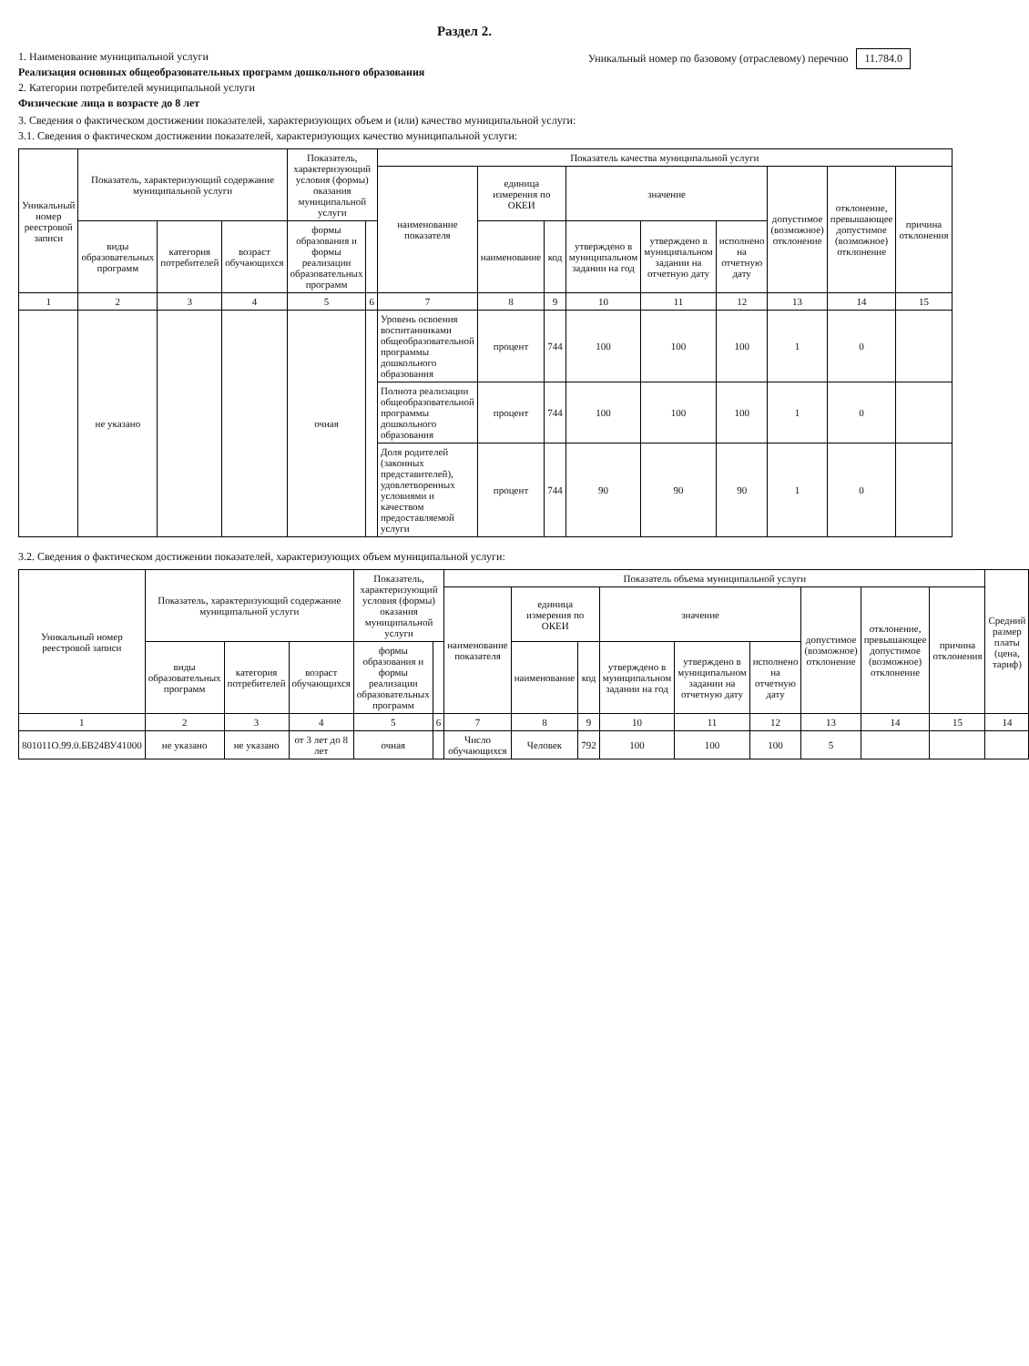Раздел 2.
1. Наименование муниципальной услуги
Реализация основных общеобразовательных программ дошкольного образования
2. Категории потребителей муниципальной услуги
Физические лица в возрасте до 8 лет
Уникальный номер по базовому (отраслевому) перечню 11.784.0
3. Сведения о фактическом достижении показателей, характеризующих объем и (или) качество муниципальной услуги:
3.1. Сведения о фактическом достижении показателей, характеризующих качество муниципальной услуги:
| Уникальный номер реестровой записи | Показатель, характеризующий содержание муниципальной услуги | | | Показатель, характеризующий условия (формы) оказания муниципальной услуги | | Показатель качества муниципальной услуги | | | | | | | | |
| --- | --- | --- | --- | --- | --- | --- | --- | --- | --- | --- | --- | --- | --- | --- |
| | | | | | | наименование показателя | единица измерения по ОКЕИ | | значение | | | допустимое (возможное) отклонение | отклонение, превышающее допустимое (возможное) отклонение | причина отклонения |
| | виды образовательных программ | категория потребителей | возраст обучающихся | формы образования и формы реализации образовательных программ | | | наименование | код | утверждено в муниципальном задании на год | утверждено в муниципальном задании на отчетную дату | исполнено на отчетную дату | | | |
| 1 | 2 | 3 | 4 | 5 | 6 | 7 | 8 | 9 | 10 | 11 | 12 | 13 | 14 | 15 |
| | не указано | | | очная | | Уровень освоения воспитанниками общеобразовательной программы дошкольного образования | процент | 744 | 100 | 100 | 100 | 1 | 0 | |
| | | | | | | Полнота реализации общеобразовательной программы дошкольного образования | процент | 744 | 100 | 100 | 100 | 1 | 0 | |
| | | | | | | Доля родителей (законных представителей), удовлетворенных условиями и качеством предоставляемой услуги | процент | 744 | 90 | 90 | 90 | 1 | 0 | |
3.2. Сведения о фактическом достижении показателей, характеризующих объем муниципальной услуги:
| Уникальный номер реестровой записи | Показатель, характеризующий содержание муниципальной услуги | | | Показатель, характеризующий условия (формы) оказания муниципальной услуги | | Показатель объема муниципальной услуги | | | | | | | | | Средний размер платы (цена, тариф) |
| --- | --- | --- | --- | --- | --- | --- | --- | --- | --- | --- | --- | --- | --- | --- | --- |
| | | | | | | наименование показателя | единица измерения по ОКЕИ | | значение | | | допустимое (возможное) отклонение | отклонение, превышающее допустимое (возможное) отклонение | причина отклонения | |
| | виды образовательных программ | категория потребителей | возраст обучающихся | формы образования и формы реализации образовательных программ | | | наименование | код | утверждено в муниципальном задании на год | утверждено в муниципальном задании на отчетную дату | исполнено на отчетную дату | | | | |
| 1 | 2 | 3 | 4 | 5 | 6 | 7 | 8 | 9 | 10 | 11 | 12 | 13 | 14 | 15 | 14 |
| 801011О.99.0.БВ24ВУ41000 | не указано | не указано | от 3 лет до 8 лет | очная | | Число обучающихся | Человек | 792 | 100 | 100 | 100 | 5 | | | |